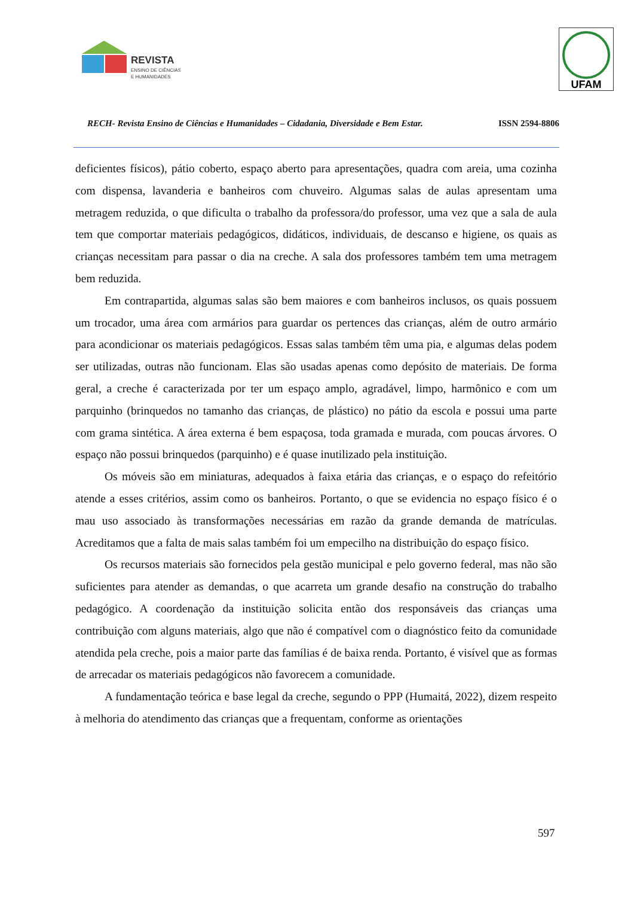REVISTA
ENSINO DE CIÊNCIAS
E HUMANIDADES
UFAM
RECH- Revista Ensino de Ciências e Humanidades – Cidadania, Diversidade e Bem Estar. ISSN 2594-8806
deficientes físicos), pátio coberto, espaço aberto para apresentações, quadra com areia, uma cozinha com dispensa, lavanderia e banheiros com chuveiro. Algumas salas de aulas apresentam uma metragem reduzida, o que dificulta o trabalho da professora/do professor, uma vez que a sala de aula tem que comportar materiais pedagógicos, didáticos, individuais, de descanso e higiene, os quais as crianças necessitam para passar o dia na creche. A sala dos professores também tem uma metragem bem reduzida.
Em contrapartida, algumas salas são bem maiores e com banheiros inclusos, os quais possuem um trocador, uma área com armários para guardar os pertences das crianças, além de outro armário para acondicionar os materiais pedagógicos. Essas salas também têm uma pia, e algumas delas podem ser utilizadas, outras não funcionam. Elas são usadas apenas como depósito de materiais. De forma geral, a creche é caracterizada por ter um espaço amplo, agradável, limpo, harmônico e com um parquinho (brinquedos no tamanho das crianças, de plástico) no pátio da escola e possui uma parte com grama sintética. A área externa é bem espaçosa, toda gramada e murada, com poucas árvores. O espaço não possui brinquedos (parquinho) e é quase inutilizado pela instituição.
Os móveis são em miniaturas, adequados à faixa etária das crianças, e o espaço do refeitório atende a esses critérios, assim como os banheiros. Portanto, o que se evidencia no espaço físico é o mau uso associado às transformações necessárias em razão da grande demanda de matrículas. Acreditamos que a falta de mais salas também foi um empecilho na distribuição do espaço físico.
Os recursos materiais são fornecidos pela gestão municipal e pelo governo federal, mas não são suficientes para atender as demandas, o que acarreta um grande desafio na construção do trabalho pedagógico. A coordenação da instituição solicita então dos responsáveis das crianças uma contribuição com alguns materiais, algo que não é compatível com o diagnóstico feito da comunidade atendida pela creche, pois a maior parte das famílias é de baixa renda. Portanto, é visível que as formas de arrecadar os materiais pedagógicos não favorecem a comunidade.
A fundamentação teórica e base legal da creche, segundo o PPP (Humaitá, 2022), dizem respeito à melhoria do atendimento das crianças que a frequentam, conforme as orientações
597